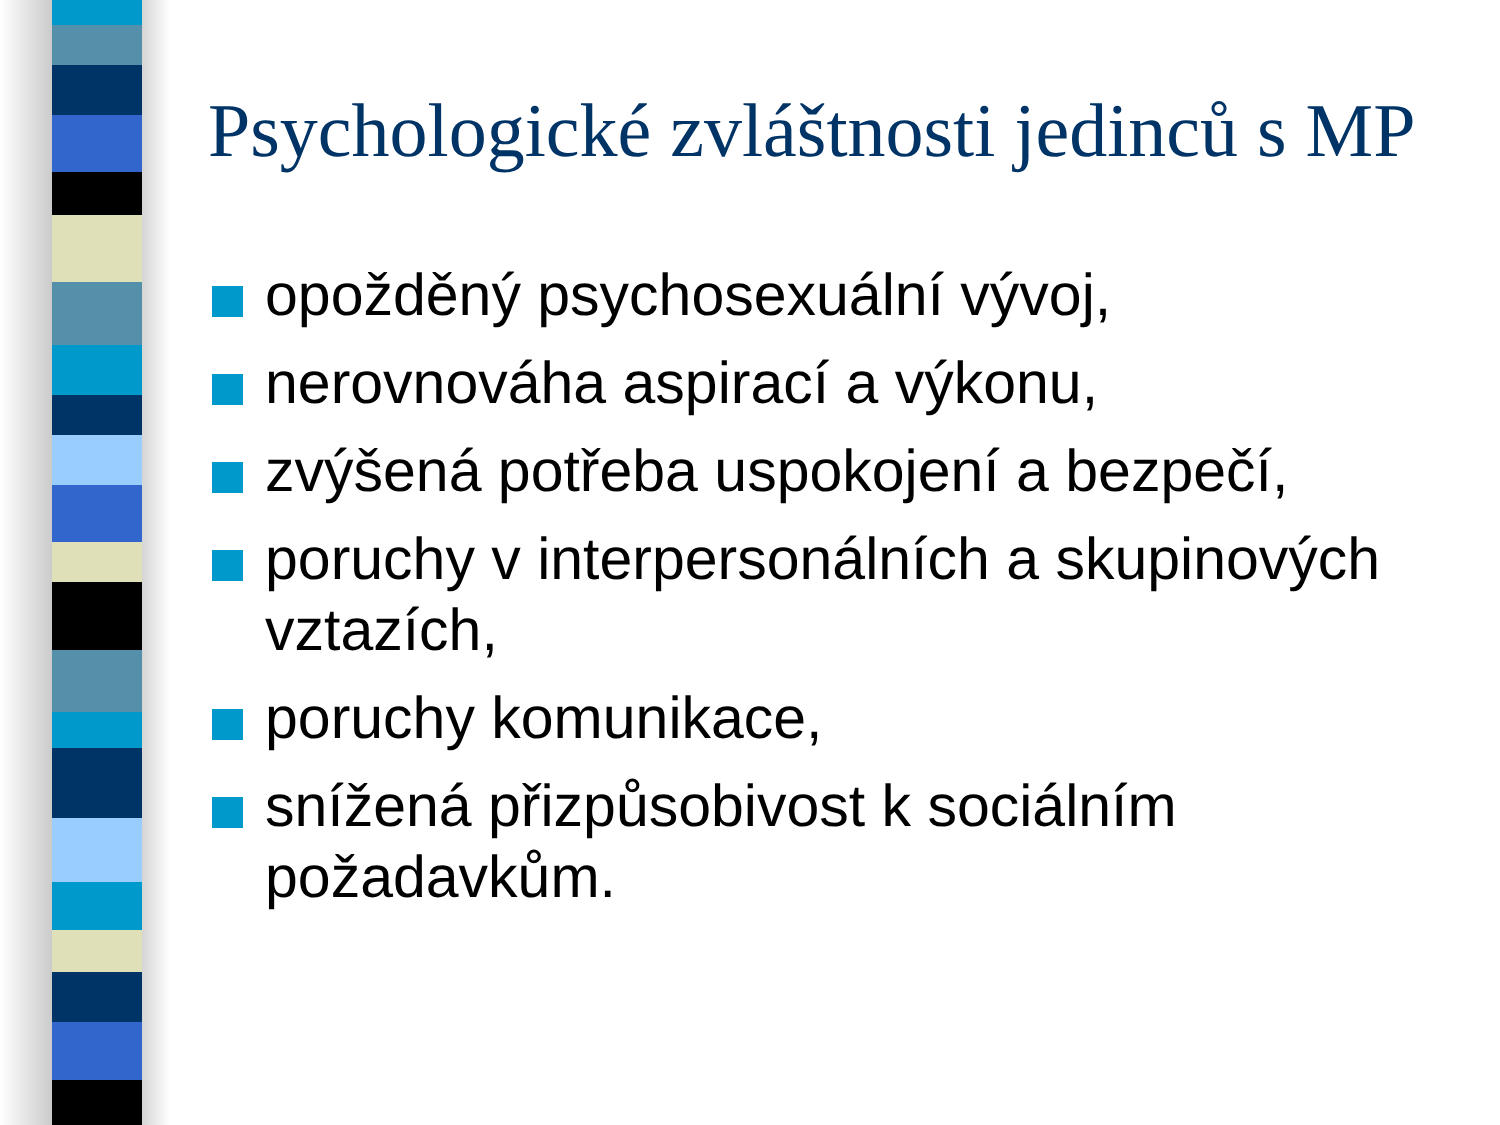Psychologické zvláštnosti jedinců s MP
opožděný psychosexuální vývoj,
nerovnováha aspirací a výkonu,
zvýšená potřeba uspokojení a bezpečí,
poruchy v interpersonálních a skupinových vztazích,
poruchy komunikace,
snížená přizpůsobivost k sociálním požadavkům.